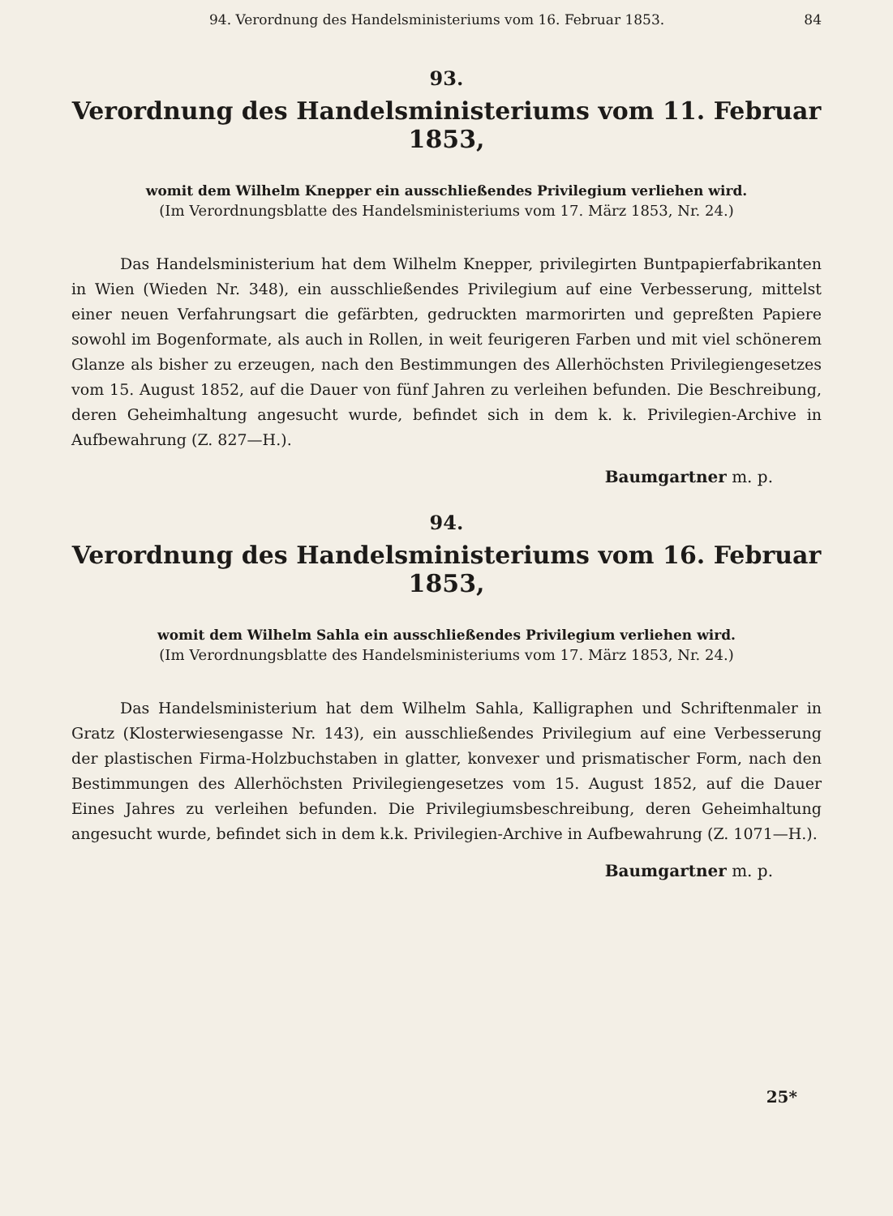94. Verordnung des Handelsministeriums vom 16. Februar 1853. 84
93.
Verordnung des Handelsministeriums vom 11. Februar 1853,
womit dem Wilhelm Knepper ein ausschließendes Privilegium verliehen wird.
(Im Verordnungsblatte des Handelsministeriums vom 17. März 1853, Nr. 24.)
Das Handelsministerium hat dem Wilhelm Knepper, privilegirten Buntpapierfabrikanten in Wien (Wieden Nr. 348), ein ausschließendes Privilegium auf eine Verbesserung, mittelst einer neuen Verfahrungsart die gefärbten, gedruckten marmorirten und gepreßten Papiere sowohl im Bogenformate, als auch in Rollen, in weit feurigeren Farben und mit viel schönerem Glanze als bisher zu erzeugen, nach den Bestimmungen des Allerhöchsten Privilegiengesetzes vom 15. August 1852, auf die Dauer von fünf Jahren zu verleihen befunden. Die Beschreibung, deren Geheimhaltung angesucht wurde, befindet sich in dem k. k. Privilegien-Archive in Aufbewahrung (Z. 827—H.).
Baumgartner m. p.
94.
Verordnung des Handelsministeriums vom 16. Februar 1853,
womit dem Wilhelm Sahla ein ausschließendes Privilegium verliehen wird.
(Im Verordnungsblatte des Handelsministeriums vom 17. März 1853, Nr. 24.)
Das Handelsministerium hat dem Wilhelm Sahla, Kalligraphen und Schriftenmaler in Gratz (Klosterwiesengasse Nr. 143), ein ausschließendes Privilegium auf eine Verbesserung der plastischen Firma-Holzbuchstaben in glatter, konvexer und prismatischer Form, nach den Bestimmungen des Allerhöchsten Privilegiengesetzes vom 15. August 1852, auf die Dauer Eines Jahres zu verleihen befunden. Die Privilegiumsbeschreibung, deren Geheimhaltung angesucht wurde, befindet sich in dem k.k. Privilegien-Archive in Aufbewahrung (Z. 1071—H.).
Baumgartner m. p.
25*